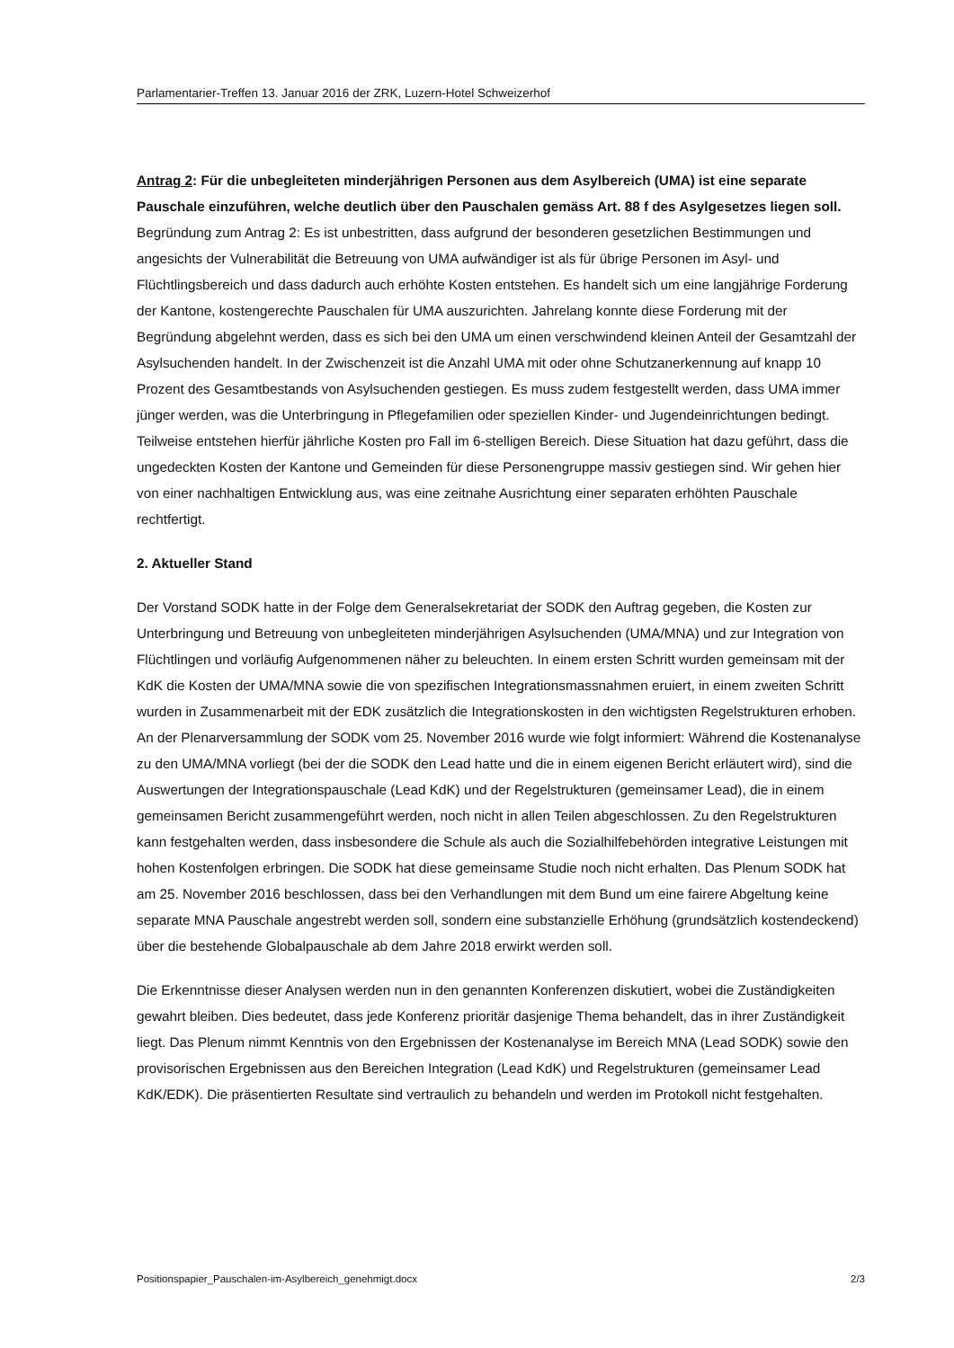Parlamentarier-Treffen 13. Januar 2016 der ZRK, Luzern-Hotel Schweizerhof
Antrag 2: Für die unbegleiteten minderjährigen Personen aus dem Asylbereich (UMA) ist eine separate Pauschale einzuführen, welche deutlich über den Pauschalen gemäss Art. 88 f des Asylgesetzes liegen soll.
Begründung zum Antrag 2: Es ist unbestritten, dass aufgrund der besonderen gesetzlichen Bestimmungen und angesichts der Vulnerabilität die Betreuung von UMA aufwändiger ist als für übrige Personen im Asyl- und Flüchtlingsbereich und dass dadurch auch erhöhte Kosten entstehen. Es handelt sich um eine langjährige Forderung der Kantone, kostengerechte Pauschalen für UMA auszurichten. Jahrelang konnte diese Forderung mit der Begründung abgelehnt werden, dass es sich bei den UMA um einen verschwindend kleinen Anteil der Gesamtzahl der Asylsuchenden handelt. In der Zwischenzeit ist die Anzahl UMA mit oder ohne Schutzanerkennung auf knapp 10 Prozent des Gesamtbestands von Asylsuchenden gestiegen. Es muss zudem festgestellt werden, dass UMA immer jünger werden, was die Unterbringung in Pflegefamilien oder speziellen Kinder- und Jugendeinrichtungen bedingt. Teilweise entstehen hierfür jährliche Kosten pro Fall im 6-stelligen Bereich. Diese Situation hat dazu geführt, dass die ungedeckten Kosten der Kantone und Gemeinden für diese Personengruppe massiv gestiegen sind. Wir gehen hier von einer nachhaltigen Entwicklung aus, was eine zeitnahe Ausrichtung einer separaten erhöhten Pauschale rechtfertigt.
2. Aktueller Stand
Der Vorstand SODK hatte in der Folge dem Generalsekretariat der SODK den Auftrag gegeben, die Kosten zur Unterbringung und Betreuung von unbegleiteten minderjährigen Asylsuchenden (UMA/MNA) und zur Integration von Flüchtlingen und vorläufig Aufgenommenen näher zu beleuchten. In einem ersten Schritt wurden gemeinsam mit der KdK die Kosten der UMA/MNA sowie die von spezifischen Integrationsmassnahmen eruiert, in einem zweiten Schritt wurden in Zusammenarbeit mit der EDK zusätzlich die Integrationskosten in den wichtigsten Regelstrukturen erhoben. An der Plenarversammlung der SODK vom 25. November 2016 wurde wie folgt informiert: Während die Kostenanalyse zu den UMA/MNA vorliegt (bei der die SODK den Lead hatte und die in einem eigenen Bericht erläutert wird), sind die Auswertungen der Integrationspauschale (Lead KdK) und der Regelstrukturen (gemeinsamer Lead), die in einem gemeinsamen Bericht zusammengeführt werden, noch nicht in allen Teilen abgeschlossen. Zu den Regelstrukturen kann festgehalten werden, dass insbesondere die Schule als auch die Sozialhilfebehörden integrative Leistungen mit hohen Kostenfolgen erbringen. Die SODK hat diese gemeinsame Studie noch nicht erhalten. Das Plenum SODK hat am 25. November 2016 beschlossen, dass bei den Verhandlungen mit dem Bund um eine fairere Abgeltung keine separate MNA Pauschale angestrebt werden soll, sondern eine substanzielle Erhöhung (grundsätzlich kostendeckend) über die bestehende Globalpauschale ab dem Jahre 2018 erwirkt werden soll.
Die Erkenntnisse dieser Analysen werden nun in den genannten Konferenzen diskutiert, wobei die Zuständigkeiten gewahrt bleiben. Dies bedeutet, dass jede Konferenz prioritär dasjenige Thema behandelt, das in ihrer Zuständigkeit liegt. Das Plenum nimmt Kenntnis von den Ergebnissen der Kostenanalyse im Bereich MNA (Lead SODK) sowie den provisorischen Ergebnissen aus den Bereichen Integration (Lead KdK) und Regelstrukturen (gemeinsamer Lead KdK/EDK). Die präsentierten Resultate sind vertraulich zu behandeln und werden im Protokoll nicht festgehalten.
Positionspapier_Pauschalen-im-Asylbereich_genehmigt.docx 2/3